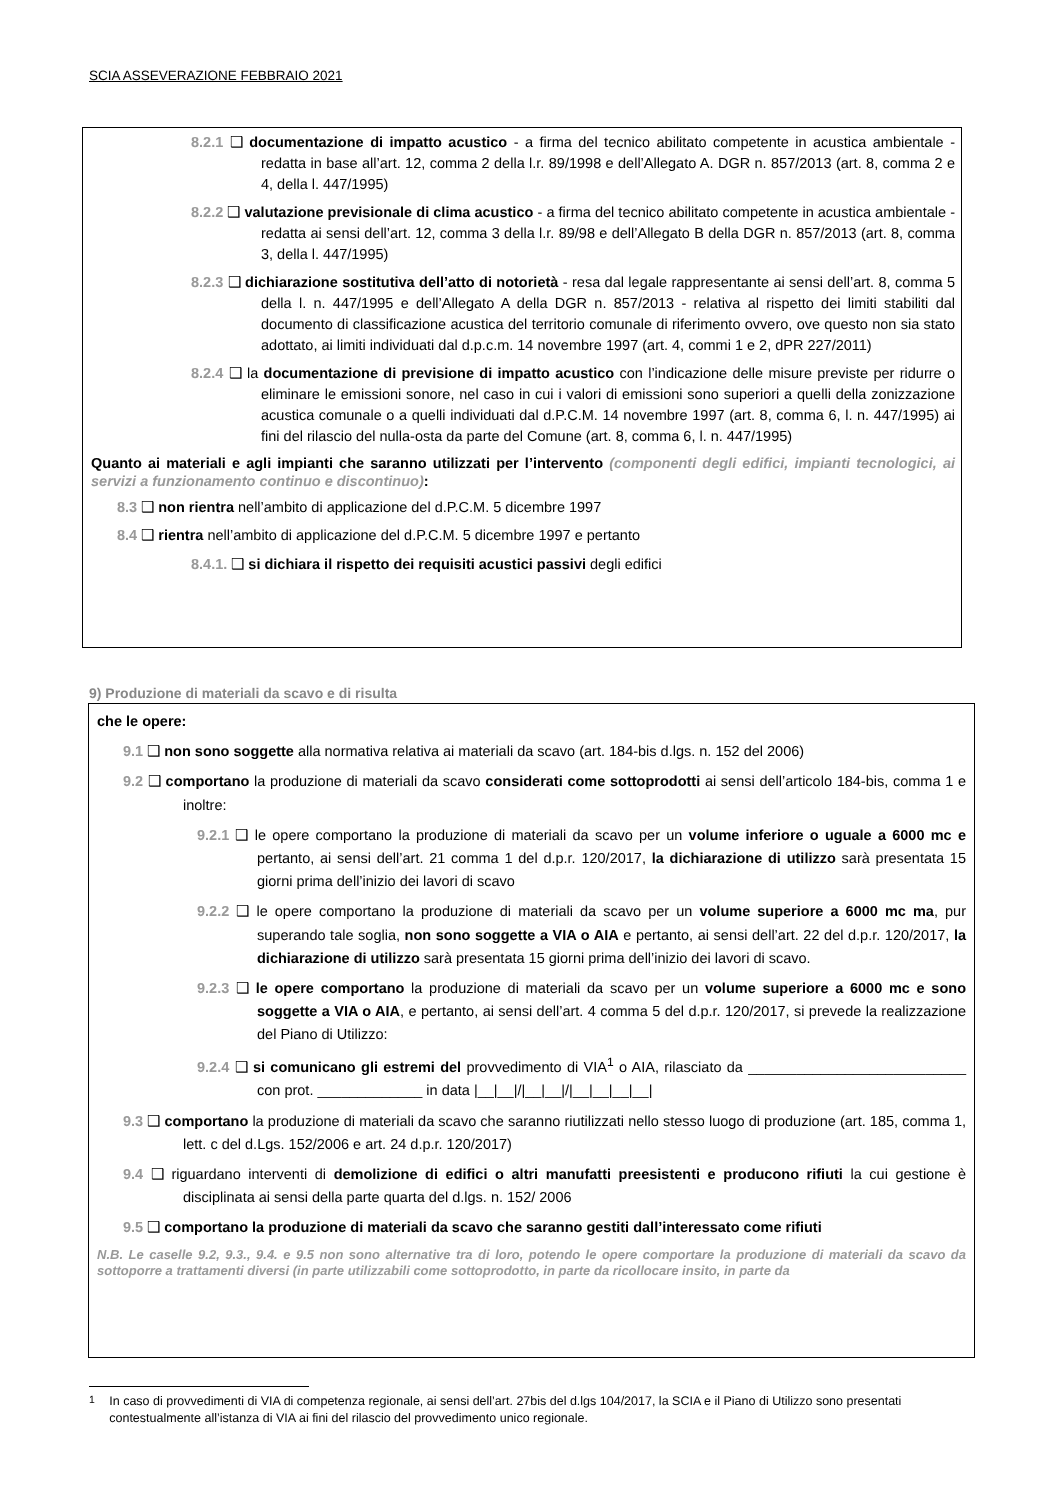SCIA ASSEVERAZIONE FEBBRAIO 2021
8.2.1 ❑ documentazione di impatto acustico - a firma del tecnico abilitato competente in acustica ambientale - redatta in base all’art. 12, comma 2 della l.r. 89/1998 e dell’Allegato A. DGR n. 857/2013 (art. 8, comma 2 e 4, della l. 447/1995)
8.2.2 ❑ valutazione previsionale di clima acustico - a firma del tecnico abilitato competente in acustica ambientale - redatta ai sensi dell’art. 12, comma 3 della l.r. 89/98 e dell’Allegato B della DGR n. 857/2013 (art. 8, comma 3, della l. 447/1995)
8.2.3 ❑ dichiarazione sostitutiva dell’atto di notorietà - resa dal legale rappresentante ai sensi dell’art. 8, comma 5 della l. n. 447/1995 e dell’Allegato A della DGR n. 857/2013 - relativa al rispetto dei limiti stabiliti dal documento di classificazione acustica del territorio comunale di riferimento ovvero, ove questo non sia stato adottato, ai limiti individuati dal d.p.c.m. 14 novembre 1997 (art. 4, commi 1 e 2, dPR 227/2011)
8.2.4 ❑ la documentazione di previsione di impatto acustico con l’indicazione delle misure previste per ridurre o eliminare le emissioni sonore, nel caso in cui i valori di emissioni sono superiori a quelli della zonizzazione acustica comunale o a quelli individuati dal d.P.C.M. 14 novembre 1997 (art. 8, comma 6, l. n. 447/1995) ai fini del rilascio del nulla-osta da parte del Comune (art. 8, comma 6, l. n. 447/1995)
Quanto ai materiali e agli impianti che saranno utilizzati per l’intervento (componenti degli edifici, impianti tecnologici, ai servizi a funzionamento continuo e discontinuo):
8.3 ❑ non rientra nell’ambito di applicazione del d.P.C.M. 5 dicembre 1997
8.4 ❑ rientra nell’ambito di applicazione del d.P.C.M. 5 dicembre 1997 e pertanto
8.4.1. ❑ si dichiara il rispetto dei requisiti acustici passivi degli edifici
9) Produzione di materiali da scavo e di risulta
che le opere:
9.1 ❑ non sono soggette alla normativa relativa ai materiali da scavo (art. 184-bis d.lgs. n. 152 del 2006)
9.2 ❑ comportano la produzione di materiali da scavo considerati come sottoprodotti ai sensi dell’articolo 184-bis, comma 1 e inoltre:
9.2.1 ❑ le opere comportano la produzione di materiali da scavo per un volume inferiore o uguale a 6000 mc e pertanto, ai sensi dell’art. 21 comma 1 del d.p.r. 120/2017, la dichiarazione di utilizzo sarà presentata 15 giorni prima dell’inizio dei lavori di scavo
9.2.2 ❑ le opere comportano la produzione di materiali da scavo per un volume superiore a 6000 mc ma, pur superando tale soglia, non sono soggette a VIA o AIA e pertanto, ai sensi dell’art. 22 del d.p.r. 120/2017, la dichiarazione di utilizzo sarà presentata 15 giorni prima dell’inizio dei lavori di scavo.
9.2.3 ❑ le opere comportano la produzione di materiali da scavo per un volume superiore a 6000 mc e sono soggette a VIA o AIA, e pertanto, ai sensi dell’art. 4 comma 5 del d.p.r. 120/2017, si prevede la realizzazione del Piano di Utilizzo:
9.2.4 ❑ si comunicano gli estremi del provvedimento di VIA<sup>1</sup> o AIA, rilasciato da ___________________________ con prot. _____________ in data |__|__|/|__|__|/|__|__|__|__|
9.3 ❑ comportano la produzione di materiali da scavo che saranno riutilizzati nello stesso luogo di produzione (art. 185, comma 1, lett. c del d.Lgs. 152/2006 e art. 24 d.p.r. 120/2017)
9.4 ❑ riguardano interventi di demolizione di edifici o altri manufatti preesistenti e producono rifiuti la cui gestione è disciplinata ai sensi della parte quarta del d.lgs. n. 152/ 2006
9.5 ❑ comportano la produzione di materiali da scavo che saranno gestiti dall’interessato come rifiuti
N.B. Le caselle 9.2, 9.3., 9.4. e 9.5 non sono alternative tra di loro, potendo le opere comportare la produzione di materiali da scavo da sottoporre a trattamenti diversi (in parte utilizzabili come sottoprodotto, in parte da ricollocare insito, in parte da
<sup>1</sup> In caso di provvedimenti di VIA di competenza regionale, ai sensi dell’art. 27bis del d.lgs 104/2017, la SCIA e il Piano di Utilizzo sono presentati contestualmente all’istanza di VIA ai fini del rilascio del provvedimento unico regionale.